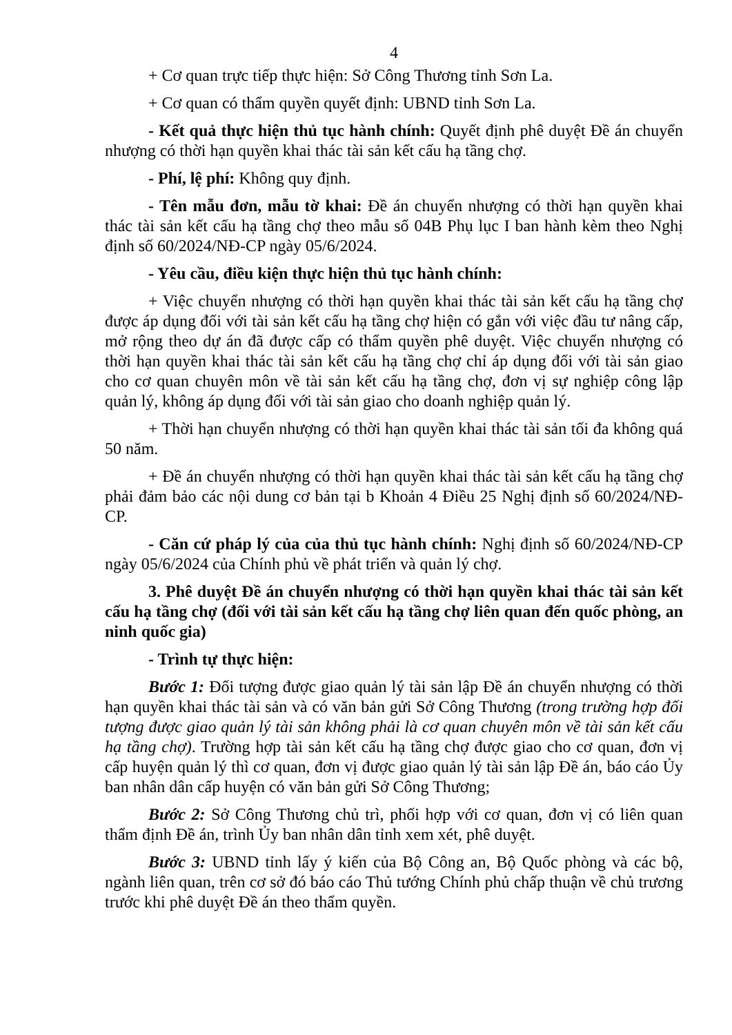4
+ Cơ quan trực tiếp thực hiện: Sở Công Thương tỉnh Sơn La.
+ Cơ quan có thẩm quyền quyết định: UBND tỉnh Sơn La.
- Kết quả thực hiện thủ tục hành chính: Quyết định phê duyệt Đề án chuyển nhượng có thời hạn quyền khai thác tài sản kết cấu hạ tầng chợ.
- Phí, lệ phí: Không quy định.
- Tên mẫu đơn, mẫu tờ khai: Đề án chuyển nhượng có thời hạn quyền khai thác tài sản kết cấu hạ tầng chợ theo mẫu số 04B Phụ lục I ban hành kèm theo Nghị định số 60/2024/NĐ-CP ngày 05/6/2024.
- Yêu cầu, điều kiện thực hiện thủ tục hành chính:
+ Việc chuyển nhượng có thời hạn quyền khai thác tài sản kết cấu hạ tầng chợ được áp dụng đối với tài sản kết cấu hạ tầng chợ hiện có gắn với việc đầu tư nâng cấp, mở rộng theo dự án đã được cấp có thẩm quyền phê duyệt. Việc chuyển nhượng có thời hạn quyền khai thác tài sản kết cấu hạ tầng chợ chỉ áp dụng đối với tài sản giao cho cơ quan chuyên môn về tài sản kết cấu hạ tầng chợ, đơn vị sự nghiệp công lập quản lý, không áp dụng đối với tài sản giao cho doanh nghiệp quản lý.
+ Thời hạn chuyển nhượng có thời hạn quyền khai thác tài sản tối đa không quá 50 năm.
+ Đề án chuyển nhượng có thời hạn quyền khai thác tài sản kết cấu hạ tầng chợ phải đảm bảo các nội dung cơ bản tại b Khoản 4 Điều 25 Nghị định số 60/2024/NĐ-CP.
- Căn cứ pháp lý của của thủ tục hành chính: Nghị định số 60/2024/NĐ-CP ngày 05/6/2024 của Chính phủ về phát triển và quản lý chợ.
3. Phê duyệt Đề án chuyển nhượng có thời hạn quyền khai thác tài sản kết cấu hạ tầng chợ (đối với tài sản kết cấu hạ tầng chợ liên quan đến quốc phòng, an ninh quốc gia)
- Trình tự thực hiện:
Bước 1: Đối tượng được giao quản lý tài sản lập Đề án chuyển nhượng có thời hạn quyền khai thác tài sản và có văn bản gửi Sở Công Thương (trong trường hợp đối tượng được giao quản lý tài sản không phải là cơ quan chuyên môn về tài sản kết cấu hạ tầng chợ). Trường hợp tài sản kết cấu hạ tầng chợ được giao cho cơ quan, đơn vị cấp huyện quản lý thì cơ quan, đơn vị được giao quản lý tài sản lập Đề án, báo cáo Ủy ban nhân dân cấp huyện có văn bản gửi Sở Công Thương;
Bước 2: Sở Công Thương chủ trì, phối hợp với cơ quan, đơn vị có liên quan thẩm định Đề án, trình Ủy ban nhân dân tỉnh xem xét, phê duyệt.
Bước 3: UBND tỉnh lấy ý kiến của Bộ Công an, Bộ Quốc phòng và các bộ, ngành liên quan, trên cơ sở đó báo cáo Thủ tướng Chính phủ chấp thuận về chủ trương trước khi phê duyệt Đề án theo thẩm quyền.